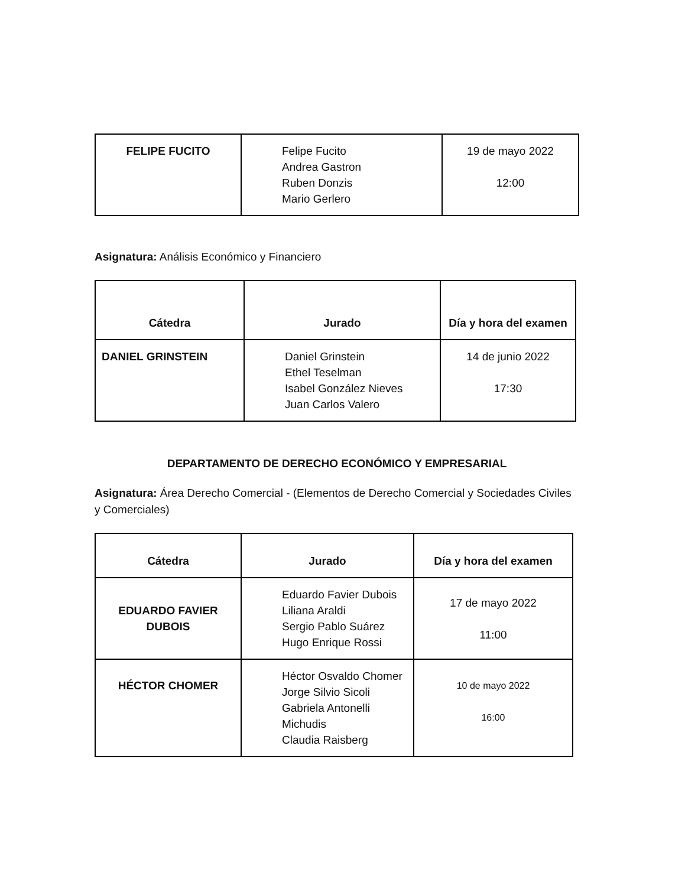| FELIPE FUCITO | Felipe Fucito Andrea Gastron Ruben Donzis Mario Gerlero | 19 de mayo 2022 12:00 |
Asignatura: Análisis Económico y Financiero
| Cátedra | Jurado | Día y hora del examen |
| --- | --- | --- |
| DANIEL GRINSTEIN | Daniel Grinstein Ethel Teselman Isabel González Nieves Juan Carlos Valero | 14 de junio 2022 17:30 |
DEPARTAMENTO DE DERECHO ECONÓMICO Y EMPRESARIAL
Asignatura: Área Derecho Comercial - (Elementos de Derecho Comercial y Sociedades Civiles y Comerciales)
| Cátedra | Jurado | Día y hora del examen |
| --- | --- | --- |
| EDUARDO FAVIER DUBOIS | Eduardo Favier Dubois Liliana Araldi Sergio Pablo Suárez Hugo Enrique Rossi | 17 de mayo 2022 11:00 |
| HÉCTOR CHOMER | Héctor Osvaldo Chomer Jorge Silvio Sicoli Gabriela Antonelli Michudis Claudia Raisberg | 10 de mayo 2022 16:00 |